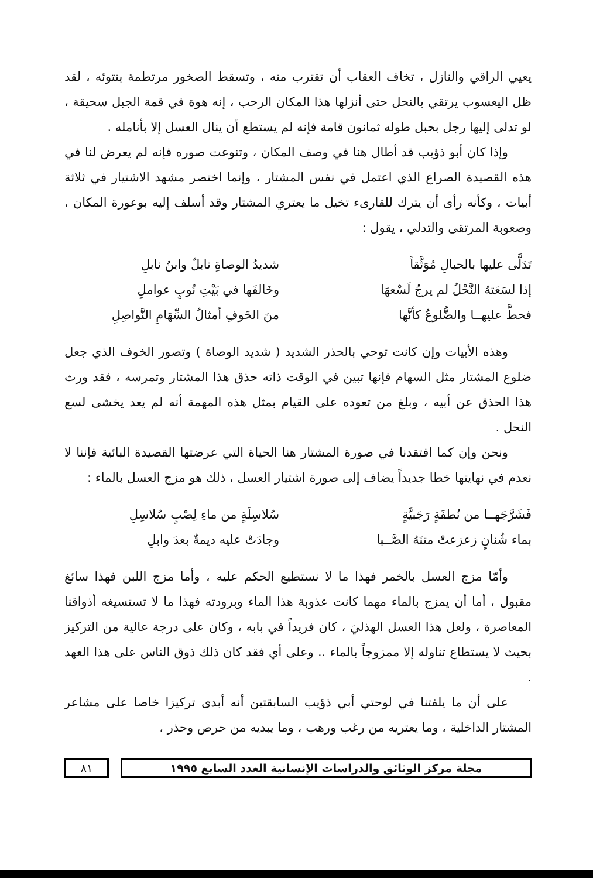يعيي الراقي والنازل ، تخاف العقاب أن تقترب منه ، وتسقط الصخور مرتطمة بنتوئه ، لقد ظل اليعسوب يرتقي بالنحل حتى أنزلها هذا المكان الرحب ، إنه هوة في قمة الجبل سحيقة ، لو تدلى إليها رجل بحبل طوله ثمانون قامة فإنه لم يستطع أن ينال العسل إلا بأنامله .
وإذا كان أبو ذؤيب قد أطال هنا في وصف المكان ، وتنوعت صوره فإنه لم يعرض لنا في هذه القصيدة الصراع الذي اعتمل في نفس المشتار ، وإنما اختصر مشهد الاشتيار في ثلاثة أبيات ، وكأنه رأى أن يترك للقارىء تخيل ما يعتري المشتار وقد أسلف إليه بوعورة المكان ، وصعوبة المرتقى والتدلي ، يقول :
تَدَلَّى عليها بالحبالِ مُوَثَّقاً شديدُ الوصاةِ نابلٌ وابنُ نابلِ
إذا لسَعَتهُ النَّحْلُ لم يرجُ لَسْعهَا وخَالفَها في بَيْتِ نُوبٍ عواملِ
فحطَّ عليهــا والضُّلوعُ كأنَّها منَ الخَوفِ أمثالُ السِّهَامِ النَّواصِلِ
وهذه الأبيات وإن كانت توحي بالحذر الشديد ( شديد الوصاة ) وتصور الخوف الذي جعل ضلوع المشتار مثل السهام فإنها تبين في الوقت ذاته حذق هذا المشتار وتمرسه ، فقد ورث هذا الحذق عن أبيه ، وبلغ من تعوده على القيام بمثل هذه المهمة أنه لم يعد يخشى لسع النحل .
ونحن وإن كما افتقدنا في صورة المشتار هنا الحياة التي عرضتها القصيدة البائية فإننا لا نعدم في نهايتها خطا جديداً يضاف إلى صورة اشتيار العسل ، ذلك هو مزج العسل بالماء :
فَشَرَّجَهــا من نُطفَةٍ رَجَبيَّةٍ سُلاسِلَةٍ من ماءِ لِصْبٍ سُلاسِلِ
بماء شُنانٍ زعزعتْ متنَهُ الصَّــبا وجادَتْ عليه ديمةٌ بعدَ وابلِ
وأمّا مزج العسل بالخمر فهذا ما لا نستطيع الحكم عليه ، وأما مزج اللبن فهذا سائغ مقبول ، أما أن يمزج بالماء مهما كانت عذوبة هذا الماء وبرودته فهذا ما لا تستسيغه أذواقنا المعاصرة ، ولعل هذا العسل الهذليَ ، كان فريداً في بابه ، وكان على درجة عالية من التركيز بحيث لا يستطاع تناوله إلا ممزوجاً بالماء .. وعلى أي فقد كان ذلك ذوق الناس على هذا العهد .
على أن ما يلفتنا في لوحتي أبي ذؤيب السابقتين أنه أبدى تركيزا خاصا على مشاعر المشتار الداخلية ، وما يعتريه من رغب ورهب ، وما يبديه من حرص وحذر ،
مجلة مركز الوثائق والدراسات الإنسانية العدد السابع ١٩٩٥
٨١